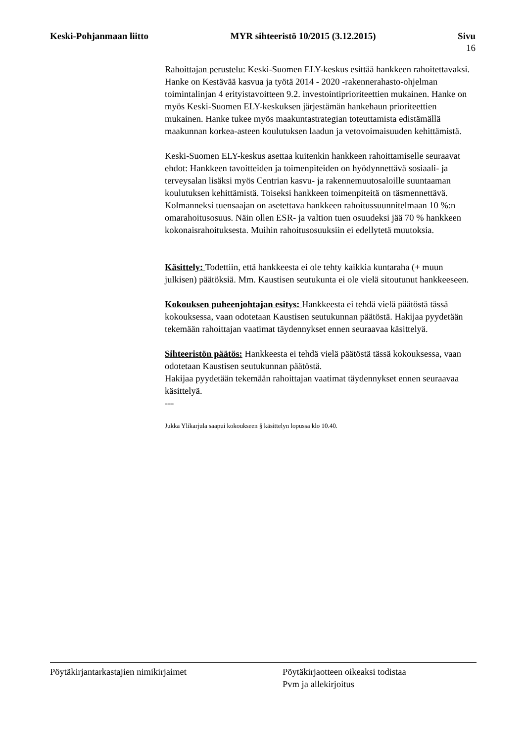Keski-Pohjanmaan liitto MYR sihteeristö 10/2015 (3.12.2015) Sivu
16
Rahoittajan perustelu: Keski-Suomen ELY-keskus esittää hankkeen rahoitettavaksi. Hanke on Kestävää kasvua ja työtä 2014 - 2020 -rakennerahasto-ohjelman toimintalinjan 4 erityistavoitteen 9.2. investointiprioriteettien mukainen. Hanke on myös Keski-Suomen ELY-keskuksen järjestämän hankehaun prioriteettien mukainen. Hanke tukee myös maakuntastrategian toteuttamista edistämällä maakunnan korkea-asteen koulutuksen laadun ja vetovoimaisuuden kehittämistä.
Keski-Suomen ELY-keskus asettaa kuitenkin hankkeen rahoittamiselle seuraavat ehdot: Hankkeen tavoitteiden ja toimenpiteiden on hyödynnettävä sosiaali- ja terveysalan lisäksi myös Centrian kasvu- ja rakennemuutosaloille suuntaaman koulutuksen kehittämistä. Toiseksi hankkeen toimenpiteitä on täsmennettävä. Kolmanneksi tuensaajan on asetettava hankkeen rahoitussuunnitelmaan 10 %:n omarahoitusosuus. Näin ollen ESR- ja valtion tuen osuudeksi jää 70 % hankkeen kokonaisrahoituksesta. Muihin rahoitusosuuksiin ei edellytetä muutoksia.
Käsittely: Todettiin, että hankkeesta ei ole tehty kaikkia kuntaraha (+ muun julkisen) päätöksiä. Mm. Kaustisen seutukunta ei ole vielä sitoutunut hankkeeseen.
Kokouksen puheenjohtajan esitys: Hankkeesta ei tehdä vielä päätöstä tässä kokouksessa, vaan odotetaan Kaustisen seutukunnan päätöstä. Hakijaa pyydetään tekemään rahoittajan vaatimat täydennykset ennen seuraavaa käsittelyä.
Sihteeristön päätös: Hankkeesta ei tehdä vielä päätöstä tässä kokouksessa, vaan odotetaan Kaustisen seutukunnan päätöstä.
Hakijaa pyydetään tekemään rahoittajan vaatimat täydennykset ennen seuraavaa käsittelyä.
---
Jukka Ylikarjula saapui kokoukseen § käsittelyn lopussa klo 10.40.
Pöytäkirjantarkastajien nimikirjaimet Pöytäkirjaotteen oikeaksi todistaa
Pvm ja allekirjoitus